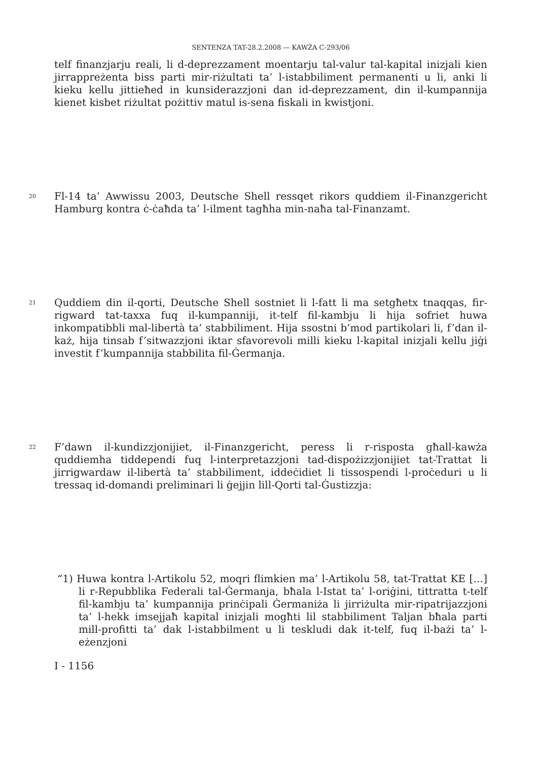SENTENZA TAT-28.2.2008 — KAWŻA C-293/06
telf finanzjarju reali, li d-deprezzament moentarju tal-valur tal-kapital inizjali kien jirrappreżenta biss parti mir-riżultati ta’ l-istabbiliment permanenti u li, anki li kieku kellu jittieħed in kunsiderazzjoni dan id-deprezzament, din il-kumpannija kienet kisbet riżultat pożittiv matul is-sena fiskali in kwistjoni.
20
Fl-14 ta’ Awwissu 2003, Deutsche Shell ressqet rikors quddiem il-Finanzgericht Hamburg kontra ċ-ċaħda ta’ l-ilment tagħha min-naħa tal-Finanzamt.
21
Quddiem din il-qorti, Deutsche Shell sostniet li l-fatt li ma setgħetx tnaqqas, fir-rigward tat-taxxa fuq il-kumpanniji, it-telf fil-kambju li hija sofriet huwa inkompatibbli mal-libertà ta’ stabbiliment. Hija ssostni b’mod partikolari li, f’dan il-każ, hija tinsab f’sitwazzjoni iktar sfavorevoli milli kieku l-kapital inizjali kellu jiġi investit f’kumpannija stabbilita fil-Ġermanja.
22
F’dawn il-kundizzjonijiet, il-Finanzgericht, peress li r-risposta għall-kawża quddiemha tiddependi fuq l-interpretazzjoni tad-dispożizzjonijiet tat-Trattat li jirrigwardaw il-libertà ta’ stabbiliment, iddeċidiet li tissospendi l-proċeduri u li tressaq id-domandi preliminari li ġejjin lill-Qorti tal-Ġustizzja:
“1) Huwa kontra l-Artikolu 52, moqri flimkien ma’ l-Artikolu 58, tat-Trattat KE […] li r-Repubblika Federali tal-Ġermanja, bħala l-Istat ta’ l-oriġini, tittratta t-telf fil-kambju ta’ kumpannija prinċipali Ġermaniża li jirriżulta mir-ripatrijazzjoni ta’ l-hekk imsejjaħ kapital inizjali mogħti lil stabbiliment Taljan bħala parti mill-profitti ta’ dak l-istabbilment u li teskludi dak it-telf, fuq il-bażi ta’ l-eżenzjoni
I - 1156